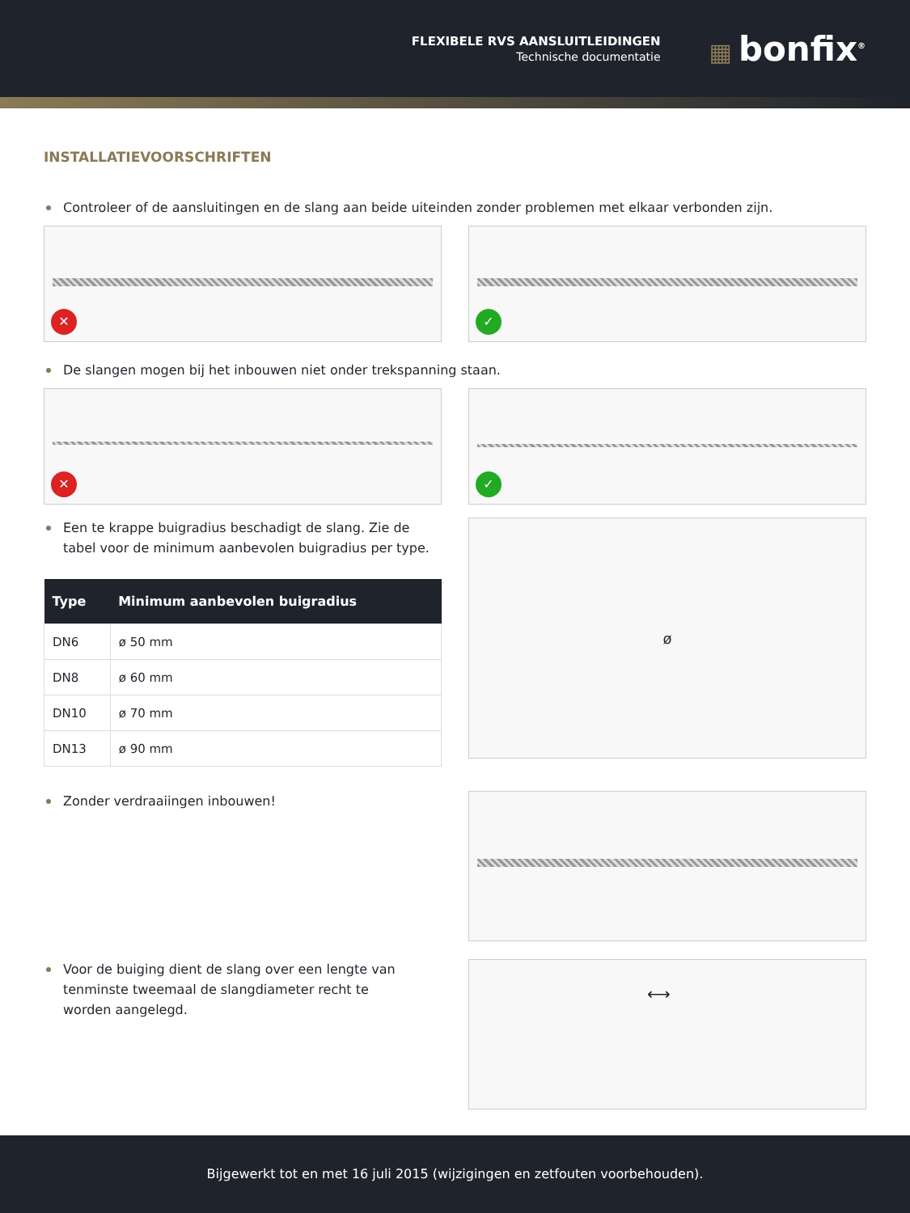FLEXIBELE RVS AANSLUITLEIDINGEN
Technische documentatie
▦ bonfix<sup>®</sup>
INSTALLATIEVOORSCHRIFTEN
Controleer of de aansluitingen en de slang aan beide uiteinden zonder problemen met elkaar verbonden zijn.
✕
✓
De slangen mogen bij het inbouwen niet onder trekspanning staan.
✕
✓
Een te krappe buigradius beschadigt de slang. Zie de tabel voor de minimum aanbevolen buigradius per type.
| Type | Minimum aanbevolen buigradius |
| --- | --- |
| DN6 | ø 50 mm |
| DN8 | ø 60 mm |
| DN10 | ø 70 mm |
| DN13 | ø 90 mm |
ø
Zonder verdraaiingen inbouwen!
Voor de buiging dient de slang over een lengte van tenminste tweemaal de slangdiameter recht te worden aangelegd.
⟷
Bijgewerkt tot en met 16 juli 2015 (wijzigingen en zetfouten voorbehouden).